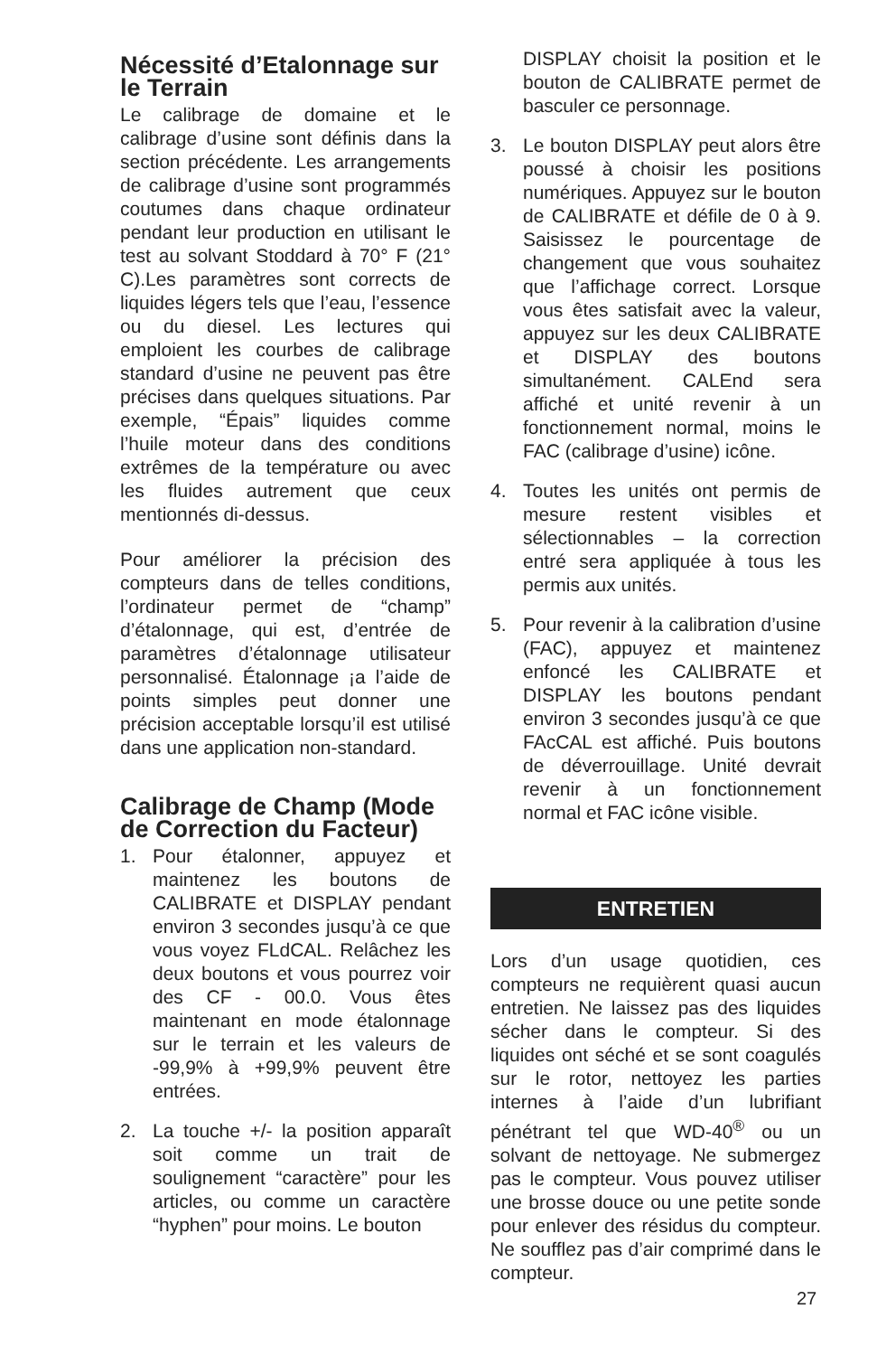Nécessité d’Etalonnage sur le Terrain
Le calibrage de domaine et le calibrage d’usine sont définis dans la section précédente. Les arrangements de calibrage d’usine sont programmés coutumes dans chaque ordinateur pendant leur production en utilisant le test au solvant Stoddard à 70° F (21° C).Les paramètres sont corrects de liquides légers tels que l’eau, l’essence ou du diesel. Les lectures qui emploient les courbes de calibrage standard d’usine ne peuvent pas être précises dans quelques situations. Par exemple, “Épais” liquides comme l’huile moteur dans des conditions extrêmes de la température ou avec les fluides autrement que ceux mentionnés di-dessus.
Pour améliorer la précision des compteurs dans de telles conditions, l’ordinateur permet de “champ” d’étalonnage, qui est, d’entrée de paramètres d’étalonnage utilisateur personnalisé. Étalonnage ¡a l’aide de points simples peut donner une précision acceptable lorsqu’il est utilisé dans une application non-standard.
Calibrage de Champ (Mode de Correction du Facteur)
1. Pour étalonner, appuyez et maintenez les boutons de CALIBRATE et DISPLAY pendant environ 3 secondes jusqu’à ce que vous voyez FLdCAL. Relâchez les deux boutons et vous pourrez voir des CF - 00.0. Vous êtes maintenant en mode étalonnage sur le terrain et les valeurs de -99,9% à +99,9% peuvent être entrées.
2. La touche +/- la position apparaît soit comme un trait de soulignement “caractère” pour les articles, ou comme un caractère “hyphen” pour moins. Le bouton
DISPLAY choisit la position et le bouton de CALIBRATE permet de basculer ce personnage.
3. Le bouton DISPLAY peut alors être poussé à choisir les positions numériques. Appuyez sur le bouton de CALIBRATE et défile de 0 à 9. Saisissez le pourcentage de changement que vous souhaitez que l’affichage correct. Lorsque vous êtes satisfait avec la valeur, appuyez sur les deux CALIBRATE et DISPLAY des boutons simultanément. CALEnd sera affiché et unité revenir à un fonctionnement normal, moins le FAC (calibrage d’usine) icône.
4. Toutes les unités ont permis de mesure restent visibles et sélectionnables – la correction entré sera appliquée à tous les permis aux unités.
5. Pour revenir à la calibration d’usine (FAC), appuyez et maintenez enfoncé les CALIBRATE et DISPLAY les boutons pendant environ 3 secondes jusqu’à ce que FAcCAL est affiché. Puis boutons de déverrouillage. Unité devrait revenir à un fonctionnement normal et FAC icône visible.
ENTRETIEN
Lors d’un usage quotidien, ces compteurs ne requièrent quasi aucun entretien. Ne laissez pas des liquides sécher dans le compteur. Si des liquides ont séché et se sont coagulés sur le rotor, nettoyez les parties internes à l’aide d’un lubrifiant pénétrant tel que WD-40<sup>®</sup> ou un solvant de nettoyage. Ne submergez pas le compteur. Vous pouvez utiliser une brosse douce ou une petite sonde pour enlever des résidus du compteur. Ne soufflez pas d’air comprimé dans le compteur.
27